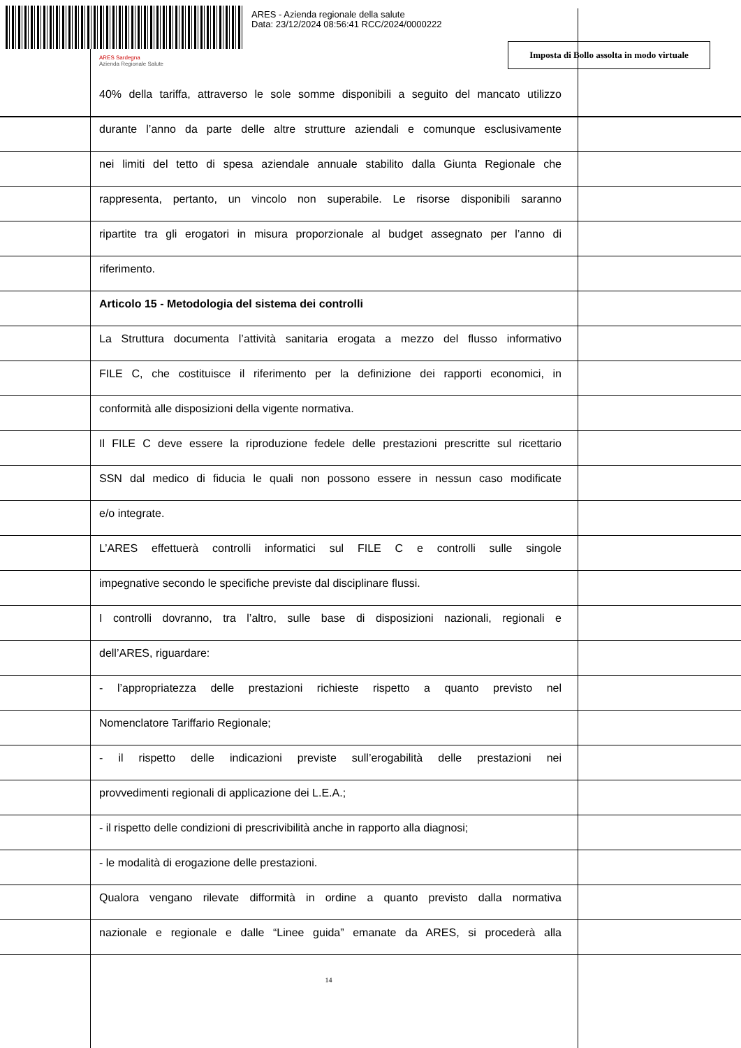ARES - Azienda regionale della salute
Data: 23/12/2024 08:56:41 RCC/2024/0000222
ARES Sardegna
Azienda Regionale Salute
Imposta di Bollo assolta in modo virtuale
40% della tariffa, attraverso le sole somme disponibili a seguito del mancato utilizzo
durante l’anno da parte delle altre strutture aziendali e comunque esclusivamente
nei limiti del tetto di spesa aziendale annuale stabilito dalla Giunta Regionale che
rappresenta, pertanto, un vincolo non superabile. Le risorse disponibili saranno
ripartite tra gli erogatori in misura proporzionale al budget assegnato per l’anno di
riferimento.
Articolo 15 - Metodologia del sistema dei controlli
La Struttura documenta l’attività sanitaria erogata a mezzo del flusso informativo
FILE C, che costituisce il riferimento per la definizione dei rapporti economici, in
conformità alle disposizioni della vigente normativa.
Il FILE C deve essere la riproduzione fedele delle prestazioni prescritte sul ricettario
SSN dal medico di fiducia le quali non possono essere in nessun caso modificate
e/o integrate.
L’ARES effettuerà controlli informatici sul FILE C e controlli sulle singole
impegnative secondo le specifiche previste dal disciplinare flussi.
I controlli dovranno, tra l’altro, sulle base di disposizioni nazionali, regionali e
dell’ARES, riguardare:
- l’appropriatezza delle prestazioni richieste rispetto a quanto previsto nel
Nomenclatore Tariffario Regionale;
- il rispetto delle indicazioni previste sull’erogabilità delle prestazioni nei
provvedimenti regionali di applicazione dei L.E.A.;
- il rispetto delle condizioni di prescrivibilità anche in rapporto alla diagnosi;
- le modalità di erogazione delle prestazioni.
Qualora vengano rilevate difformità in ordine a quanto previsto dalla normativa
nazionale e regionale e dalle “Linee guida” emanate da ARES, si procederà alla
14